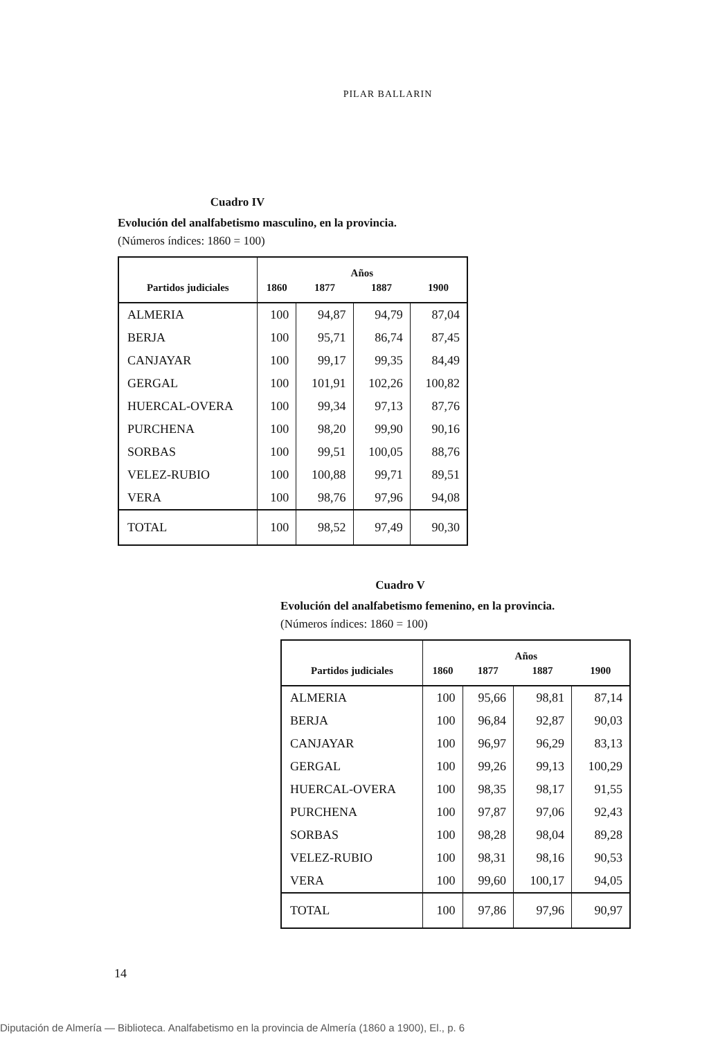PILAR BALLARIN
Cuadro IV
Evolución del analfabetismo masculino, en la provincia.
(Números índices: 1860 = 100)
| Partidos judiciales | Años | | | |
| --- | --- | --- | --- | --- |
| | 1860 | 1877 | 1887 | 1900 |
| ALMERIA | 100 | 94,87 | 94,79 | 87,04 |
| BERJA | 100 | 95,71 | 86,74 | 87,45 |
| CANJAYAR | 100 | 99,17 | 99,35 | 84,49 |
| GERGAL | 100 | 101,91 | 102,26 | 100,82 |
| HUERCAL-OVERA | 100 | 99,34 | 97,13 | 87,76 |
| PURCHENA | 100 | 98,20 | 99,90 | 90,16 |
| SORBAS | 100 | 99,51 | 100,05 | 88,76 |
| VELEZ-RUBIO | 100 | 100,88 | 99,71 | 89,51 |
| VERA | 100 | 98,76 | 97,96 | 94,08 |
| TOTAL | 100 | 98,52 | 97,49 | 90,30 |
Cuadro V
Evolución del analfabetismo femenino, en la provincia.
(Números índices: 1860 = 100)
| Partidos judiciales | Años | | | |
| --- | --- | --- | --- | --- |
| | 1860 | 1877 | 1887 | 1900 |
| ALMERIA | 100 | 95,66 | 98,81 | 87,14 |
| BERJA | 100 | 96,84 | 92,87 | 90,03 |
| CANJAYAR | 100 | 96,97 | 96,29 | 83,13 |
| GERGAL | 100 | 99,26 | 99,13 | 100,29 |
| HUERCAL-OVERA | 100 | 98,35 | 98,17 | 91,55 |
| PURCHENA | 100 | 97,87 | 97,06 | 92,43 |
| SORBAS | 100 | 98,28 | 98,04 | 89,28 |
| VELEZ-RUBIO | 100 | 98,31 | 98,16 | 90,53 |
| VERA | 100 | 99,60 | 100,17 | 94,05 |
| TOTAL | 100 | 97,86 | 97,96 | 90,97 |
14
Diputación de Almería — Biblioteca. Analfabetismo en la provincia de Almería (1860 a 1900), El., p. 6